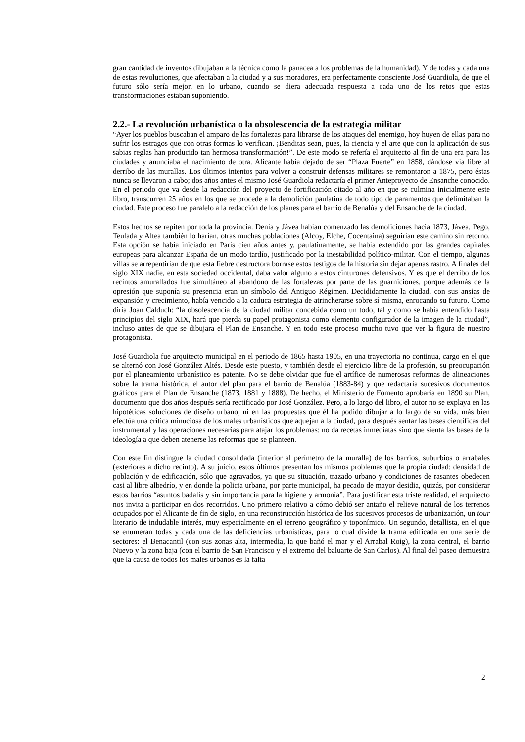gran cantidad de inventos dibujaban a la técnica como la panacea a los problemas de la humanidad). Y de todas y cada una de estas revoluciones, que afectaban a la ciudad y a sus moradores, era perfectamente consciente José Guardiola, de que el futuro sólo sería mejor, en lo urbano, cuando se diera adecuada respuesta a cada uno de los retos que estas transformaciones estaban suponiendo.
2.2.- La revolución urbanística o la obsolescencia de la estrategia militar
“Ayer los pueblos buscaban el amparo de las fortalezas para librarse de los ataques del enemigo, hoy huyen de ellas para no sufrir los estragos que con otras formas lo verifican. ¡Benditas sean, pues, la ciencia y el arte que con la aplicación de sus sabias reglas han producido tan hermosa transformación!”. De este modo se refería el arquitecto al fin de una era para las ciudades y anunciaba el nacimiento de otra. Alicante había dejado de ser “Plaza Fuerte” en 1858, dándose vía libre al derribo de las murallas. Los últimos intentos para volver a construir defensas militares se remontaron a 1875, pero éstas nunca se llevaron a cabo; dos años antes el mismo José Guardiola redactaría el primer Anteproyecto de Ensanche conocido. En el periodo que va desde la redacción del proyecto de fortificación citado al año en que se culmina inicialmente este libro, transcurren 25 años en los que se procede a la demolición paulatina de todo tipo de paramentos que delimitaban la ciudad. Este proceso fue paralelo a la redacción de los planes para el barrio de Benalúa y del Ensanche de la ciudad.
Estos hechos se repiten por toda la provincia. Denia y Jávea habían comenzado las demoliciones hacia 1873, Jávea, Pego, Teulada y Altea también lo harían, otras muchas poblaciones (Alcoy, Elche, Cocentaina) seguirían este camino sin retorno. Esta opción se había iniciado en París cien años antes y, paulatinamente, se había extendido por las grandes capitales europeas para alcanzar España de un modo tardío, justificado por la inestabilidad político-militar. Con el tiempo, algunas villas se arrepentirían de que esta fiebre destructora borrase estos testigos de la historia sin dejar apenas rastro. A finales del siglo XIX nadie, en esta sociedad occidental, daba valor alguno a estos cinturones defensivos. Y es que el derribo de los recintos amurallados fue simultáneo al abandono de las fortalezas por parte de las guarniciones, porque además de la opresión que suponía su presencia eran un símbolo del Antiguo Régimen. Decididamente la ciudad, con sus ansias de expansión y crecimiento, había vencido a la caduca estrategia de atrincherarse sobre sí misma, enrocando su futuro. Como diría Joan Calduch: “la obsolescencia de la ciudad militar concebida como un todo, tal y como se había entendido hasta principios del siglo XIX, hará que pierda su papel protagonista como elemento configurador de la imagen de la ciudad”, incluso antes de que se dibujara el Plan de Ensanche. Y en todo este proceso mucho tuvo que ver la figura de nuestro protagonista.
José Guardiola fue arquitecto municipal en el periodo de 1865 hasta 1905, en una trayectoria no continua, cargo en el que se alternó con José González Altés. Desde este puesto, y también desde el ejercicio libre de la profesión, su preocupación por el planeamiento urbanístico es patente. No se debe olvidar que fue el artífice de numerosas reformas de alineaciones sobre la trama histórica, el autor del plan para el barrio de Benalúa (1883-84) y que redactaría sucesivos documentos gráficos para el Plan de Ensanche (1873, 1881 y 1888). De hecho, el Ministerio de Fomento aprobaría en 1890 su Plan, documento que dos años después sería rectificado por José González. Pero, a lo largo del libro, el autor no se explaya en las hipotéticas soluciones de diseño urbano, ni en las propuestas que él ha podido dibujar a lo largo de su vida, más bien efectúa una crítica minuciosa de los males urbanísticos que aquejan a la ciudad, para después sentar las bases científicas del instrumental y las operaciones necesarias para atajar los problemas: no da recetas inmediatas sino que sienta las bases de la ideología a que deben atenerse las reformas que se planteen.
Con este fin distingue la ciudad consolidada (interior al perímetro de la muralla) de los barrios, suburbios o arrabales (exteriores a dicho recinto). A su juicio, estos últimos presentan los mismos problemas que la propia ciudad: densidad de población y de edificación, sólo que agravados, ya que su situación, trazado urbano y condiciones de rasantes obedecen casi al libre albedrío, y en donde la policía urbana, por parte municipal, ha pecado de mayor desidia, quizás, por considerar estos barrios “asuntos badalís y sin importancia para la higiene y armonía”. Para justificar esta triste realidad, el arquitecto nos invita a participar en dos recorridos. Uno primero relativo a cómo debió ser antaño el relieve natural de los terrenos ocupados por el Alicante de fin de siglo, en una reconstrucción histórica de los sucesivos procesos de urbanización, un tour literario de indudable interés, muy especialmente en el terreno geográfico y toponímico. Un segundo, detallista, en el que se enumeran todas y cada una de las deficiencias urbanísticas, para lo cual divide la trama edificada en una serie de sectores: el Benacantil (con sus zonas alta, intermedia, la que bañó el mar y el Arrabal Roig), la zona central, el barrio Nuevo y la zona baja (con el barrio de San Francisco y el extremo del baluarte de San Carlos). Al final del paseo demuestra que la causa de todos los males urbanos es la falta
2